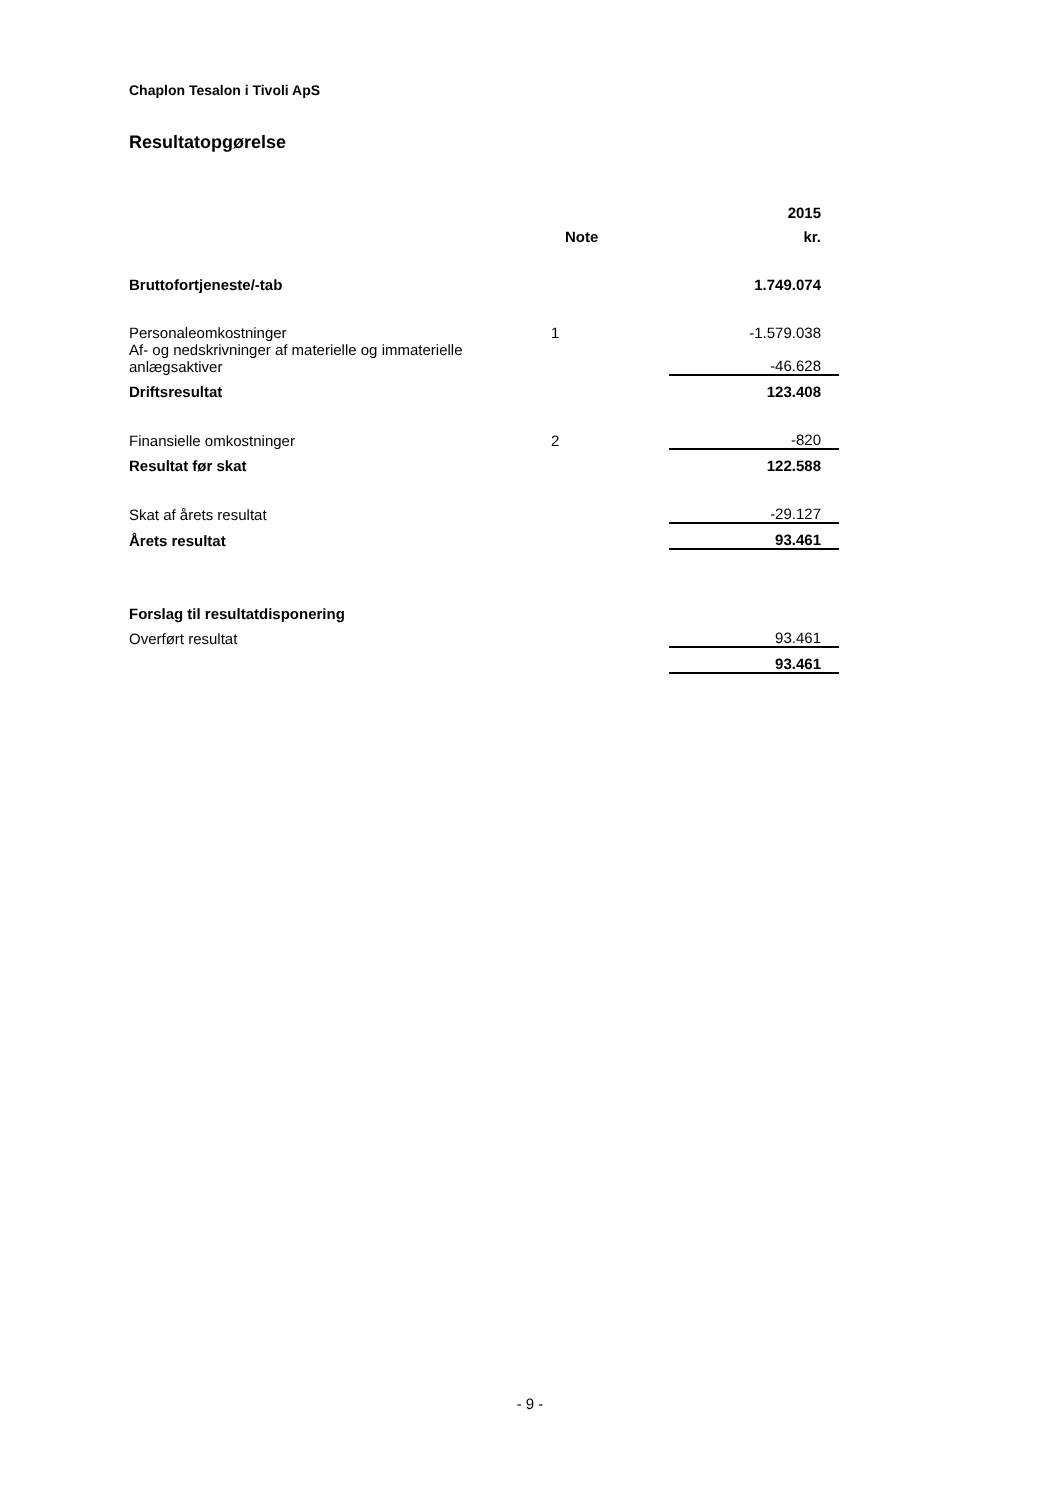Chaplon Tesalon i Tivoli ApS
Resultatopgørelse
| | | 2015 |
| | Note | kr. |
| Bruttofortjeneste/-tab | | 1.749.074 |
| Personaleomkostninger | 1 | -1.579.038 |
| Af- og nedskrivninger af materielle og immaterielle anlægsaktiver | | -46.628 |
| Driftsresultat | | 123.408 |
| Finansielle omkostninger | 2 | -820 |
| Resultat før skat | | 122.588 |
| Skat af årets resultat | | -29.127 |
| Årets resultat | | 93.461 |
| Forslag til resultatdisponering | | |
| Overført resultat | | 93.461 |
| | | 93.461 |
- 9 -